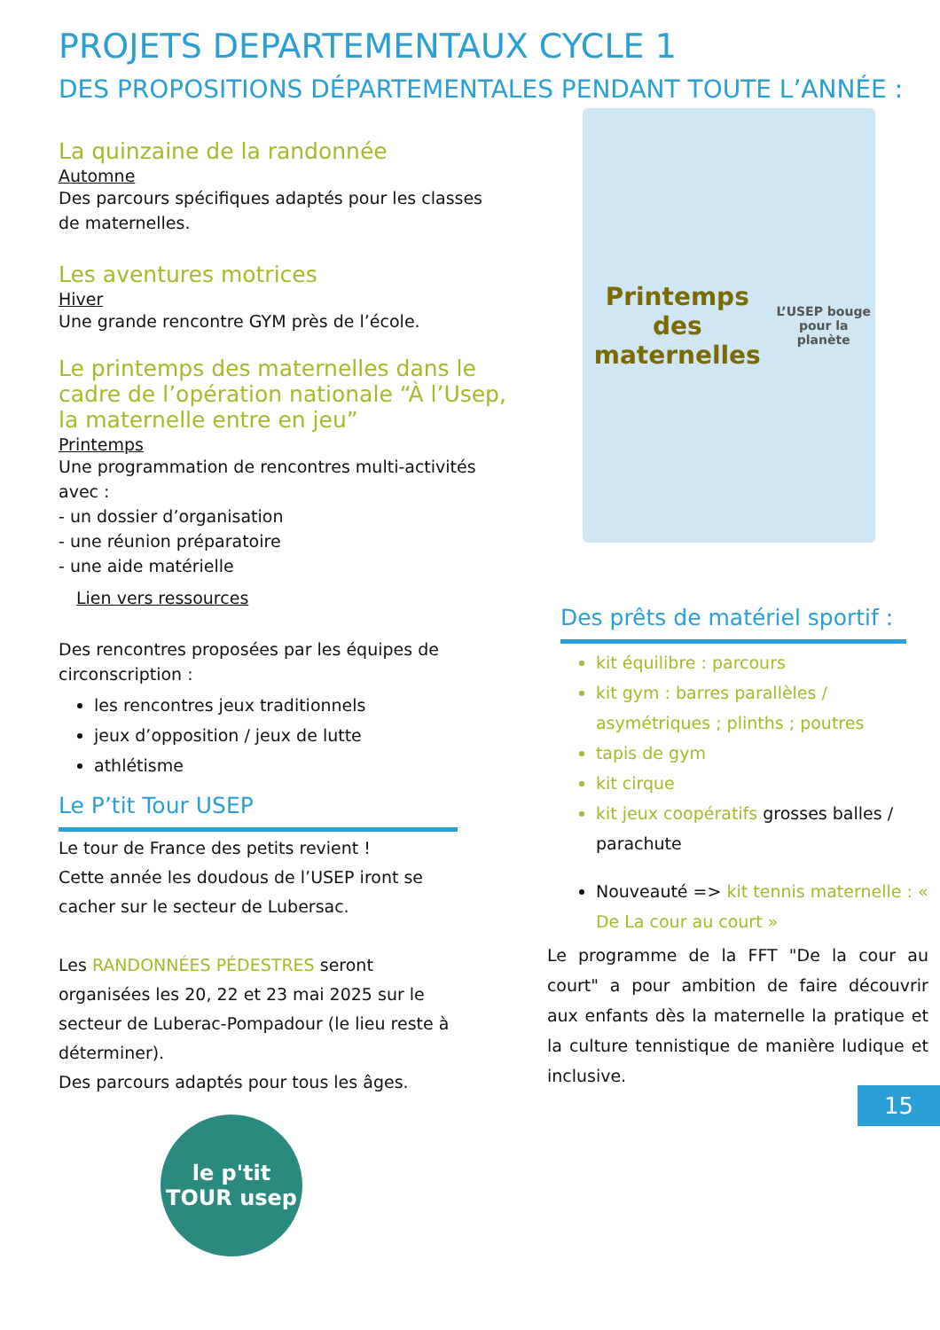PROJETS DEPARTEMENTAUX CYCLE 1
DES PROPOSITIONS DÉPARTEMENTALES PENDANT TOUTE L’ANNÉE :
La quinzaine de la randonnée
Automne
Des parcours spécifiques adaptés pour les classes de maternelles.
Les aventures motrices
Hiver
Une grande rencontre GYM près de l’école.
Le printemps des maternelles dans le cadre de l’opération nationale “À l’Usep, la maternelle entre en jeu”
Printemps
Une programmation de rencontres multi-activités avec :
- un dossier d’organisation
- une réunion préparatoire
- une aide matérielle
Lien vers ressources
Des rencontres proposées par les équipes de circonscription :
les rencontres jeux traditionnels
jeux d’opposition / jeux de lutte
athlétisme
Le P’tit Tour USEP
Le tour de France des petits revient !
Cette année les doudous de l’USEP iront se cacher sur le secteur de Lubersac.
Les RANDONNÉES PÉDESTRES seront organisées les 20, 22 et 23 mai 2025 sur le secteur de Luberac-Pompadour (le lieu reste à déterminer).
Des parcours adaptés pour tous les âges.
le p'tit TOUR usep
Printemps des maternelles
L’USEP bouge pour la planète
Des prêts de matériel sportif :
kit équilibre : parcours
kit gym : barres parallèles / asymétriques ; plinths ; poutres
tapis de gym
kit cirque
kit jeux coopératifs grosses balles / parachute
Nouveauté => kit tennis maternelle : « De La cour au court »
Le programme de la FFT "De la cour au court" a pour ambition de faire découvrir aux enfants dès la maternelle la pratique et la culture tennistique de manière ludique et inclusive.
15